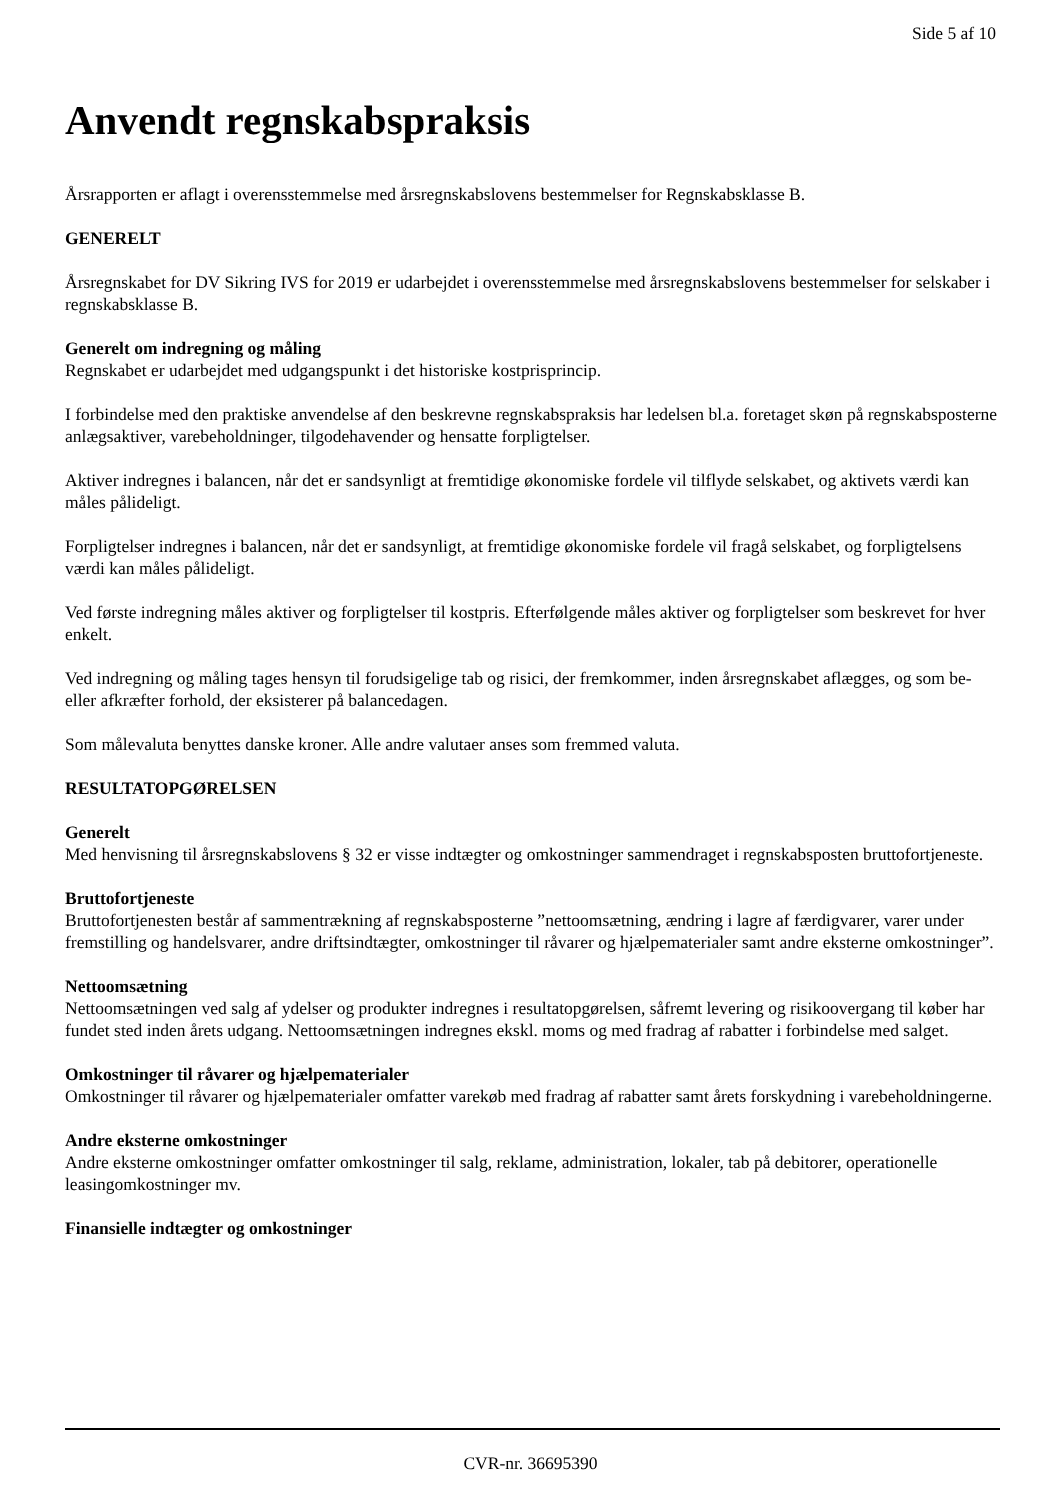Side 5 af 10
Anvendt regnskabspraksis
Årsrapporten er aflagt i overensstemmelse med årsregnskabslovens bestemmelser for Regnskabsklasse B.
GENERELT
Årsregnskabet for DV Sikring IVS for 2019 er udarbejdet i overensstemmelse med årsregnskabslovens bestemmelser for selskaber i regnskabsklasse B.
Generelt om indregning og måling
Regnskabet er udarbejdet med udgangspunkt i det historiske kostprisprincip.
I forbindelse med den praktiske anvendelse af den beskrevne regnskabspraksis har ledelsen bl.a. foretaget skøn på regnskabsposterne anlægsaktiver, varebeholdninger, tilgodehavender og hensatte forpligtelser.
Aktiver indregnes i balancen, når det er sandsynligt at fremtidige økonomiske fordele vil tilflyde selskabet, og aktivets værdi kan måles pålideligt.
Forpligtelser indregnes i balancen, når det er sandsynligt, at fremtidige økonomiske fordele vil fragå selskabet, og forpligtelsens værdi kan måles pålideligt.
Ved første indregning måles aktiver og forpligtelser til kostpris. Efterfølgende måles aktiver og forpligtelser som beskrevet for hver enkelt.
Ved indregning og måling tages hensyn til forudsigelige tab og risici, der fremkommer, inden årsregnskabet aflægges, og som be- eller afkræfter forhold, der eksisterer på balancedagen.
Som målevaluta benyttes danske kroner. Alle andre valutaer anses som fremmed valuta.
RESULTATOPGØRELSEN
Generelt
Med henvisning til årsregnskabslovens § 32 er visse indtægter og omkostninger sammendraget i regnskabsposten bruttofortjeneste.
Bruttofortjeneste
Bruttofortjenesten består af sammentrækning af regnskabsposterne ”nettoomsætning, ændring i lagre af færdigvarer, varer under fremstilling og handelsvarer, andre driftsindtægter, omkostninger til råvarer og hjælpematerialer samt andre eksterne omkostninger”.
Nettoomsætning
Nettoomsætningen ved salg af ydelser og produkter indregnes i resultatopgørelsen, såfremt levering og risikoovergang til køber har fundet sted inden årets udgang. Nettoomsætningen indregnes ekskl. moms og med fradrag af rabatter i forbindelse med salget.
Omkostninger til råvarer og hjælpematerialer
Omkostninger til råvarer og hjælpematerialer omfatter varekøb med fradrag af rabatter samt årets forskydning i varebeholdningerne.
Andre eksterne omkostninger
Andre eksterne omkostninger omfatter omkostninger til salg, reklame, administration, lokaler, tab på debitorer, operationelle leasingomkostninger mv.
Finansielle indtægter og omkostninger
CVR-nr. 36695390